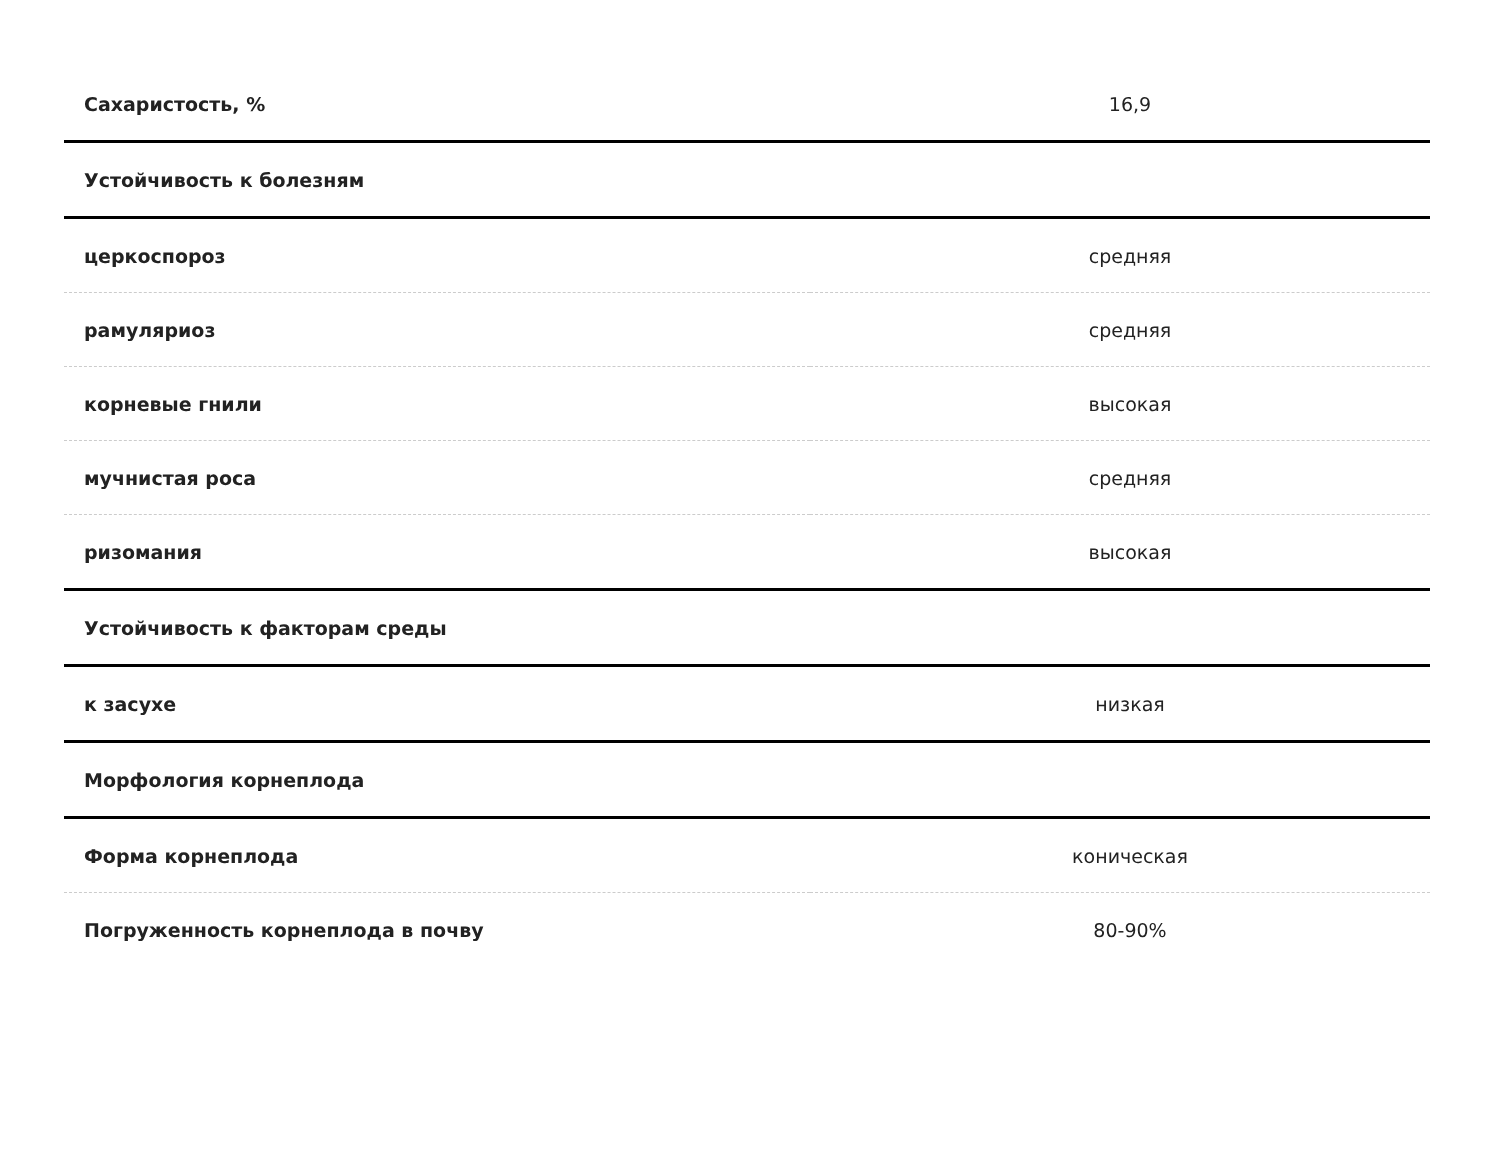| Сахаристость, % | 16,9 |
| Устойчивость к болезням | |
| церкоспороз | средняя |
| рамуляриоз | средняя |
| корневые гнили | высокая |
| мучнистая роса | средняя |
| ризомания | высокая |
| Устойчивость к факторам среды | |
| к засухе | низкая |
| Морфология корнеплода | |
| Форма корнеплода | коническая |
| Погруженность корнеплода в почву | 80-90% |